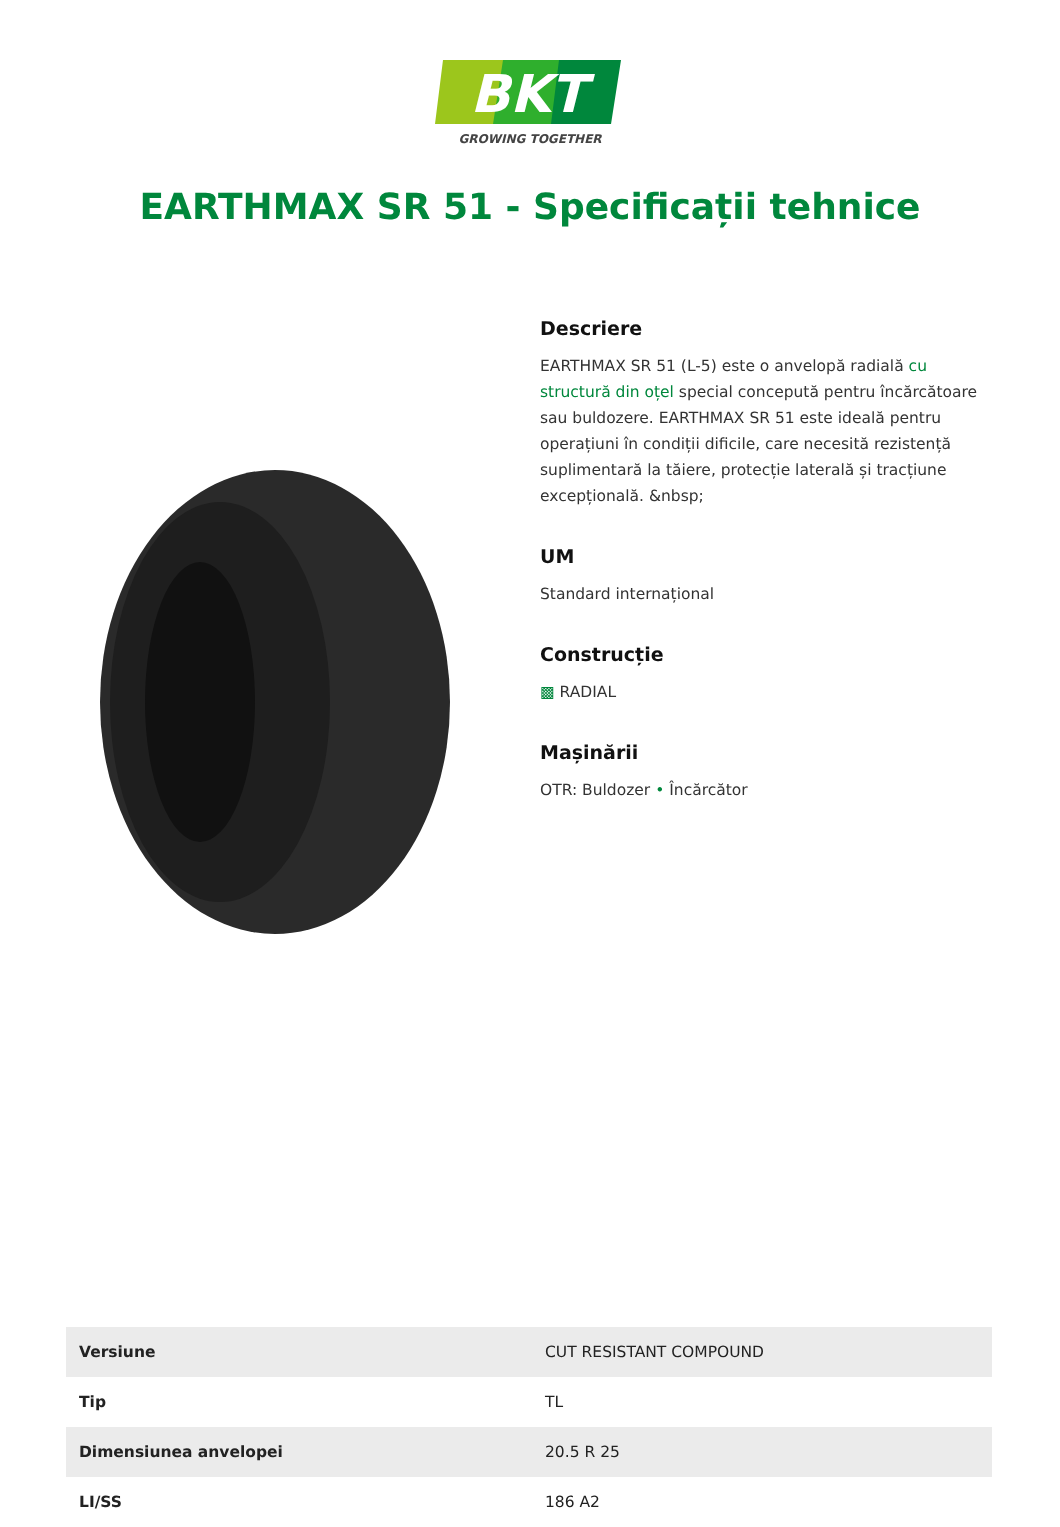BKT
GROWING TOGETHER
EARTHMAX SR 51 - Specificații tehnice
Descriere
EARTHMAX SR 51 (L-5) este o anvelopă radială cu structură din oțel special concepută pentru încărcătoare sau buldozere. EARTHMAX SR 51 este ideală pentru operațiuni în condiții dificile, care necesită rezistență suplimentară la tăiere, protecție laterală și tracțiune excepțională. &nbsp;
UM
Standard internațional
Construcție
▩ RADIAL
Mașinării
OTR: Buldozer • Încărcător
| Versiune | CUT RESISTANT COMPOUND |
| Tip | TL |
| Dimensiunea anvelopei | 20.5 R 25 |
| LI/SS | 186 A2 |